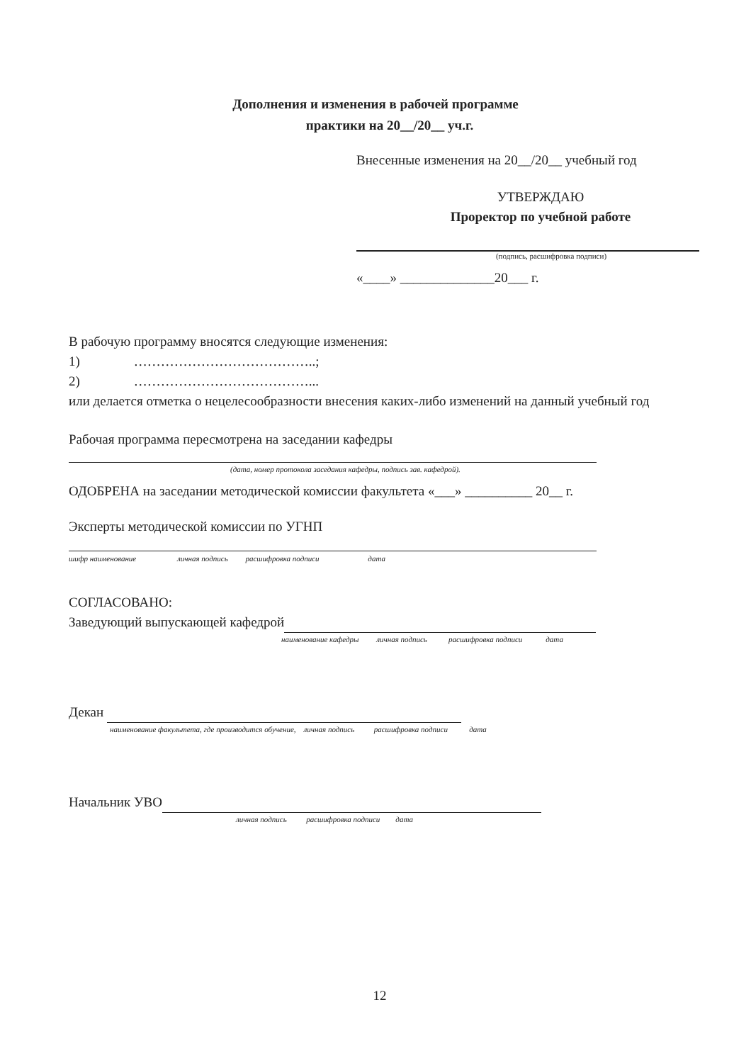Дополнения и изменения в рабочей программе
практики на 20__/20__ уч.г.
Внесенные изменения на 20__/20__ учебный год
УТВЕРЖДАЮ
Проректор по учебной работе
(подпись, расшифровка подписи)
«____» ______________20___ г.
В рабочую программу вносятся следующие изменения:
1) …………………………………..;
2) …………………………………...
или делается отметка о нецелесообразности внесения каких-либо изменений на данный учебный год
Рабочая программа пересмотрена на заседании кафедры
(дата, номер протокола заседания кафедры, подпись зав. кафедрой).
ОДОБРЕНА на заседании методической комиссии факультета «___» __________ 20__ г.
Эксперты методической комиссии по УГНП
шифр наименование личная подпись расшифровка подписи дата
СОГЛАСОВАНО:
Заведующий выпускающей кафедрой
наименование кафедры личная подпись расшифровка подписи дата
Декан
наименование факультета, где производится обучение, личная подпись расшифровка подписи дата
Начальник УВО
личная подпись расшифровка подписи дата
12